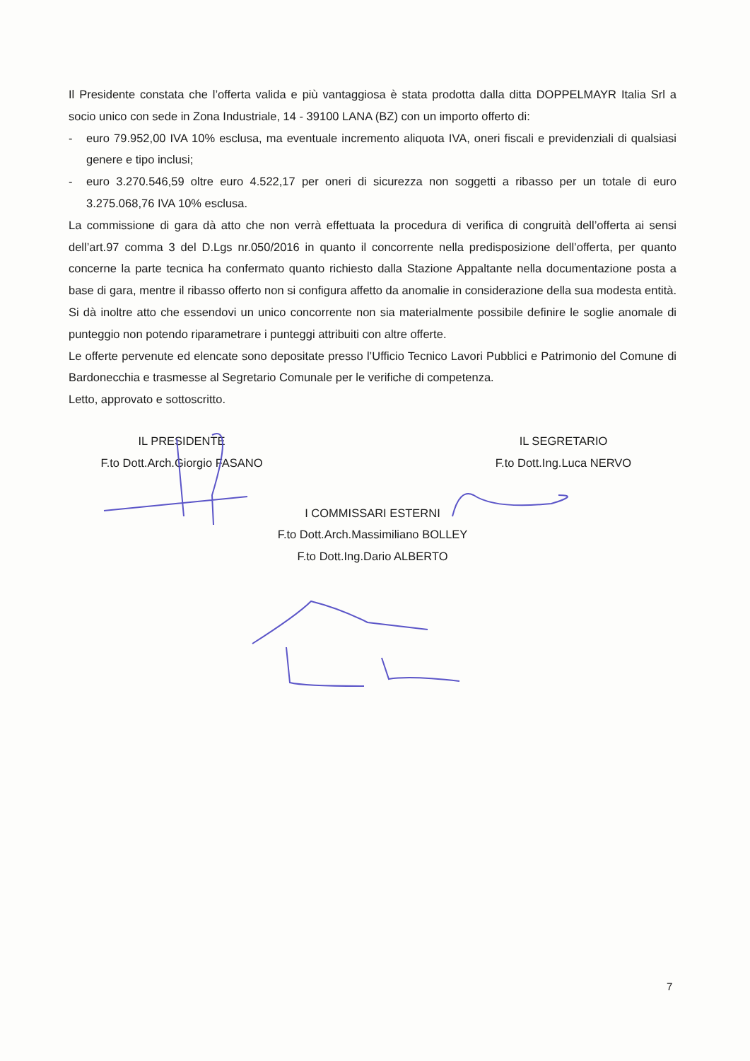Il Presidente constata che l’offerta valida e più vantaggiosa è stata prodotta dalla ditta DOPPELMAYR Italia Srl a socio unico con sede in Zona Industriale, 14 - 39100 LANA (BZ) con un importo offerto di:
- euro 79.952,00 IVA 10% esclusa, ma eventuale incremento aliquota IVA, oneri fiscali e previdenziali di qualsiasi genere e tipo inclusi;
- euro 3.270.546,59 oltre euro 4.522,17 per oneri di sicurezza non soggetti a ribasso per un totale di euro 3.275.068,76 IVA 10% esclusa.
La commissione di gara dà atto che non verrà effettuata la procedura di verifica di congruità dell’offerta ai sensi dell’art.97 comma 3 del D.Lgs nr.050/2016 in quanto il concorrente nella predisposizione dell’offerta, per quanto concerne la parte tecnica ha confermato quanto richiesto dalla Stazione Appaltante nella documentazione posta a base di gara, mentre il ribasso offerto non si configura affetto da anomalie in considerazione della sua modesta entità. Si dà inoltre atto che essendovi un unico concorrente non sia materialmente possibile definire le soglie anomale di punteggio non potendo riparametrare i punteggi attribuiti con altre offerte.
Le offerte pervenute ed elencate sono depositate presso l’Ufficio Tecnico Lavori Pubblici e Patrimonio del Comune di Bardonecchia e trasmesse al Segretario Comunale per le verifiche di competenza.
Letto, approvato e sottoscritto.
IL PRESIDENTE
F.to Dott.Arch.Giorgio FASANO
IL SEGRETARIO
F.to Dott.Ing.Luca NERVO
I COMMISSARI ESTERNI
F.to Dott.Arch.Massimiliano BOLLEY
F.to Dott.Ing.Dario ALBERTO
7